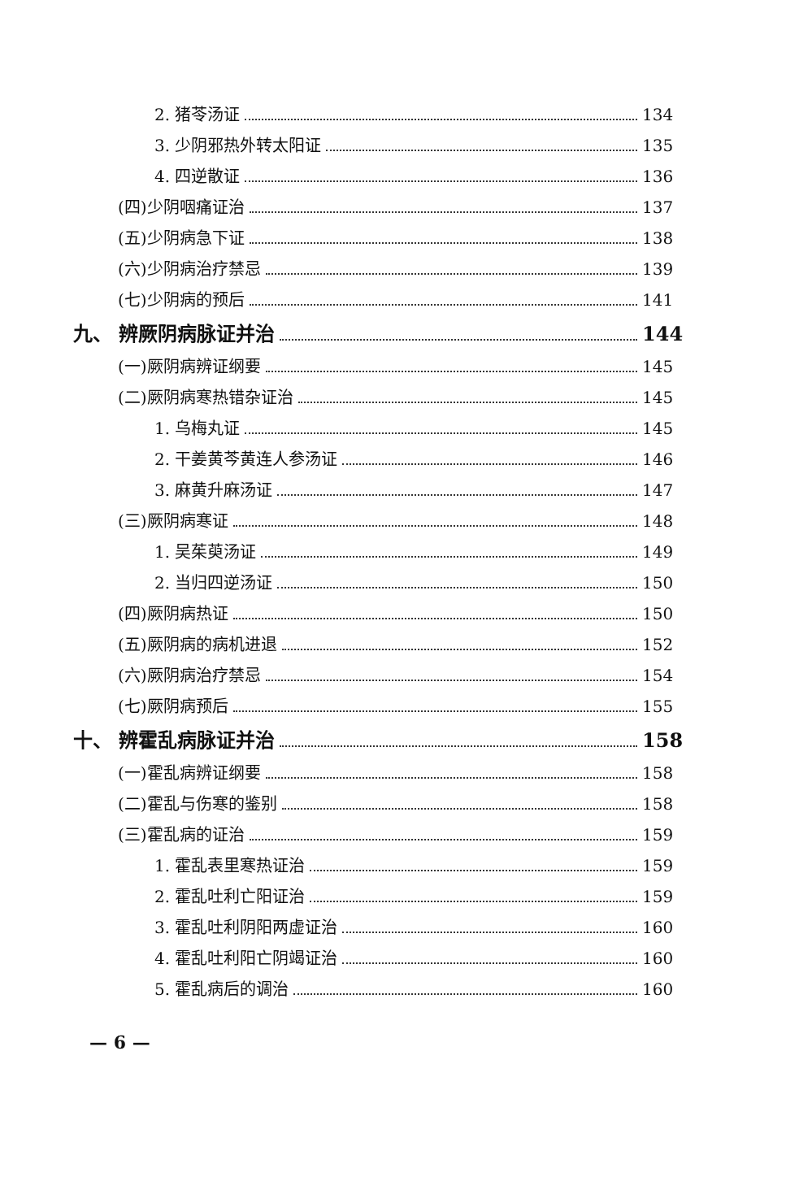2. 猪苓汤证 134
3. 少阴邪热外转太阳证 135
4. 四逆散证 136
(四)少阴咽痛证治 137
(五)少阴病急下证 138
(六)少阴病治疗禁忌 139
(七)少阴病的预后 141
九、 辨厥阴病脉证并治 144
(一)厥阴病辨证纲要 145
(二)厥阴病寒热错杂证治 145
1. 乌梅丸证 145
2. 干姜黄芩黄连人参汤证 146
3. 麻黄升麻汤证 147
(三)厥阴病寒证 148
1. 吴茱萸汤证 149
2. 当归四逆汤证 150
(四)厥阴病热证 150
(五)厥阴病的病机进退 152
(六)厥阴病治疗禁忌 154
(七)厥阴病预后 155
十、 辨霍乱病脉证并治 158
(一)霍乱病辨证纲要 158
(二)霍乱与伤寒的鉴别 158
(三)霍乱病的证治 159
1. 霍乱表里寒热证治 159
2. 霍乱吐利亡阳证治 159
3. 霍乱吐利阴阳两虚证治 160
4. 霍乱吐利阳亡阴竭证治 160
5. 霍乱病后的调治 160
— 6 —